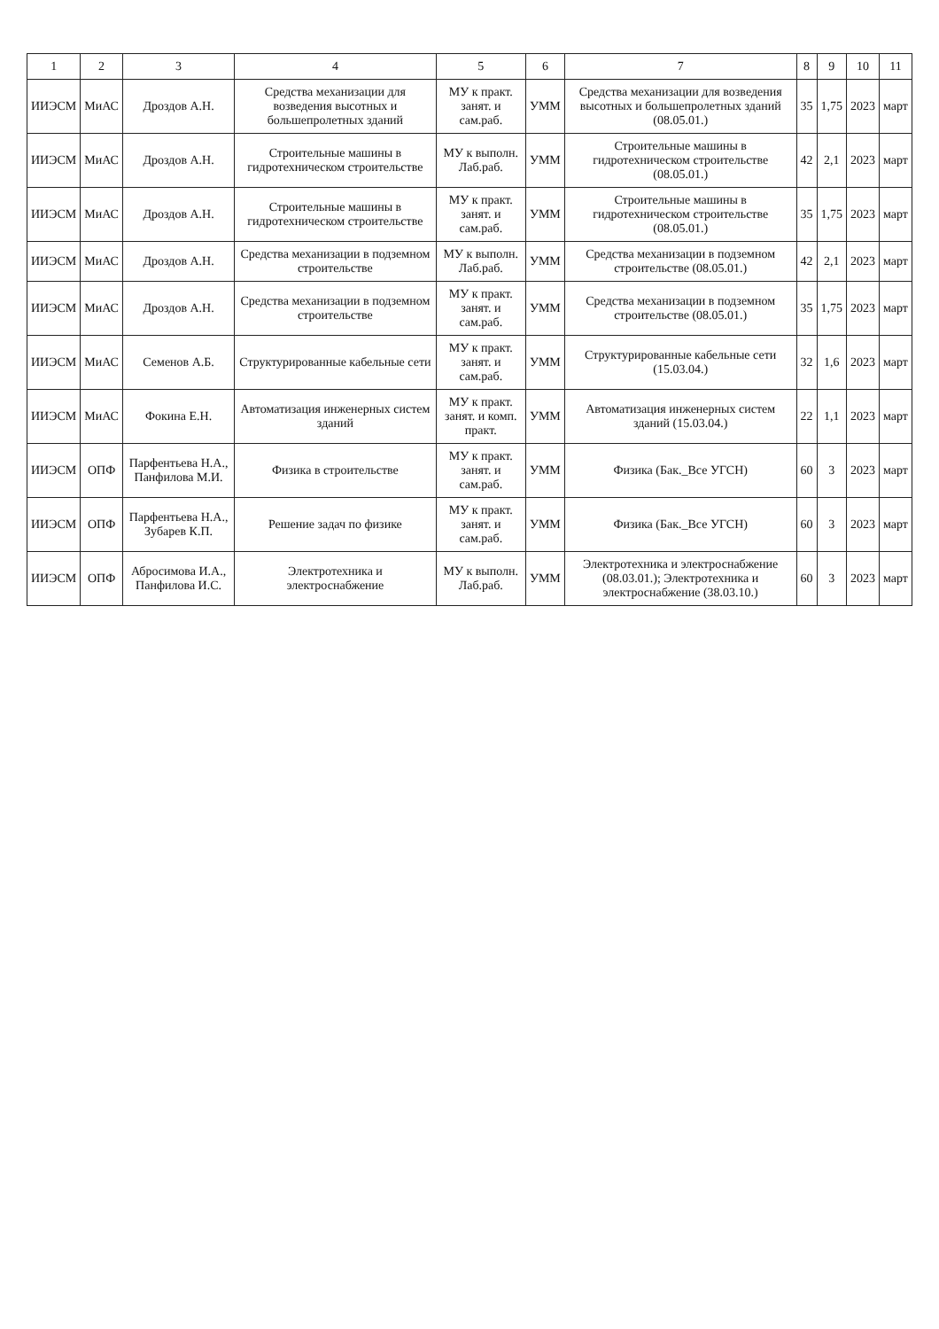| 1 | 2 | 3 | 4 | 5 | 6 | 7 | 8 | 9 | 10 | 11 |
| --- | --- | --- | --- | --- | --- | --- | --- | --- | --- | --- |
| ИИЭСМ | МиАС | Дроздов А.Н. | Средства механизации для возведения высотных и большепролетных зданий | МУ к практ. занят. и сам.раб. | УММ | Средства механизации для возведения высотных и большепролетных зданий (08.05.01.) | 35 | 1,75 | 2023 | март |
| ИИЭСМ | МиАС | Дроздов А.Н. | Строительные машины в гидротехническом строительстве | МУ к выполн. Лаб.раб. | УММ | Строительные машины в гидротехническом строительстве (08.05.01.) | 42 | 2,1 | 2023 | март |
| ИИЭСМ | МиАС | Дроздов А.Н. | Строительные машины в гидротехническом строительстве | МУ к практ. занят. и сам.раб. | УММ | Строительные машины в гидротехническом строительстве (08.05.01.) | 35 | 1,75 | 2023 | март |
| ИИЭСМ | МиАС | Дроздов А.Н. | Средства механизации в подземном строительстве | МУ к выполн. Лаб.раб. | УММ | Средства механизации в подземном строительстве (08.05.01.) | 42 | 2,1 | 2023 | март |
| ИИЭСМ | МиАС | Дроздов А.Н. | Средства механизации в подземном строительстве | МУ к практ. занят. и сам.раб. | УММ | Средства механизации в подземном строительстве (08.05.01.) | 35 | 1,75 | 2023 | март |
| ИИЭСМ | МиАС | Семенов А.Б. | Структурированные кабельные сети | МУ к практ. занят. и сам.раб. | УММ | Структурированные кабельные сети (15.03.04.) | 32 | 1,6 | 2023 | март |
| ИИЭСМ | МиАС | Фокина Е.Н. | Автоматизация инженерных систем зданий | МУ к практ. занят. и комп. практ. | УММ | Автоматизация инженерных систем зданий (15.03.04.) | 22 | 1,1 | 2023 | март |
| ИИЭСМ | ОПФ | Парфентьева Н.А., Панфилова М.И. | Физика в строительстве | МУ к практ. занят. и сам.раб. | УММ | Физика (Бак._Все УГСН) | 60 | 3 | 2023 | март |
| ИИЭСМ | ОПФ | Парфентьева Н.А., Зубарев К.П. | Решение задач по физике | МУ к практ. занят. и сам.раб. | УММ | Физика (Бак._Все УГСН) | 60 | 3 | 2023 | март |
| ИИЭСМ | ОПФ | Абросимова И.А., Панфилова И.С. | Электротехника и электроснабжение | МУ к выполн. Лаб.раб. | УММ | Электротехника и электроснабжение (08.03.01.); Электротехника и электроснабжение (38.03.10.) | 60 | 3 | 2023 | март |